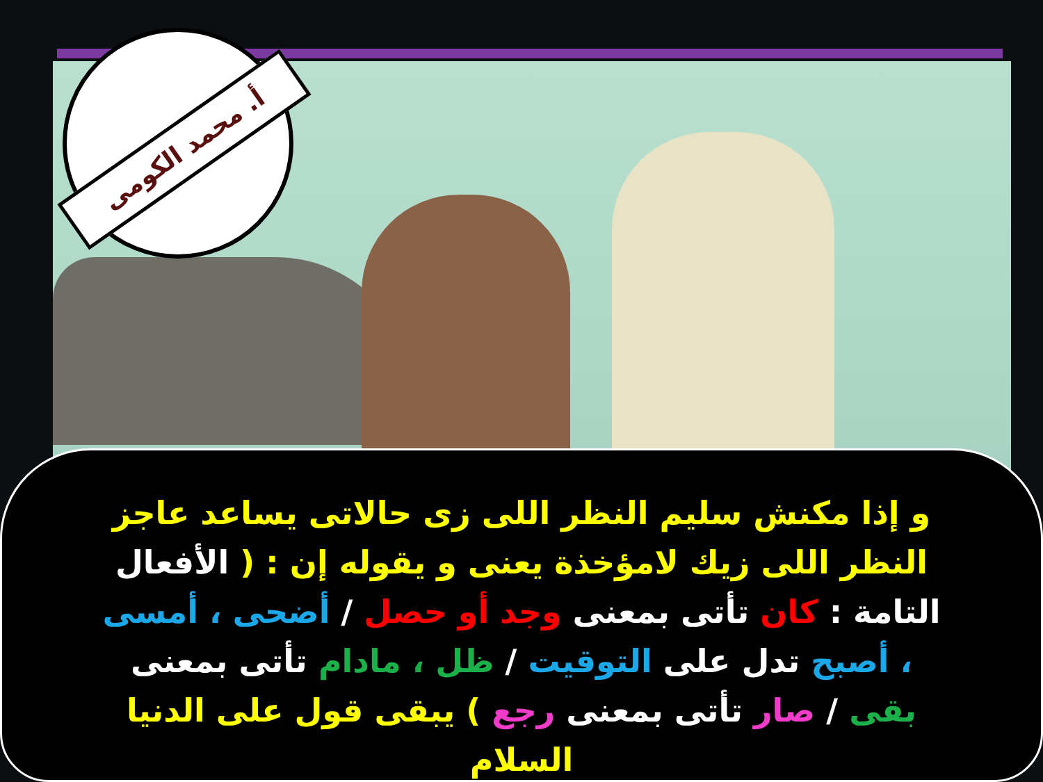أ. محمد الكومى
و إذا مكنش سليم النظر اللى زى حالاتى يساعد عاجز النظر اللى زيك لامؤخذة يعنى و يقوله إن : ( الأفعال التامة : كان تأتى بمعنى وجد أو حصل / أضحى ، أمسى ، أصبح تدل على التوقيت / ظل ، مادام تأتى بمعنى بقى / صار تأتى بمعنى رجع ) يبقى قول على الدنيا السلام